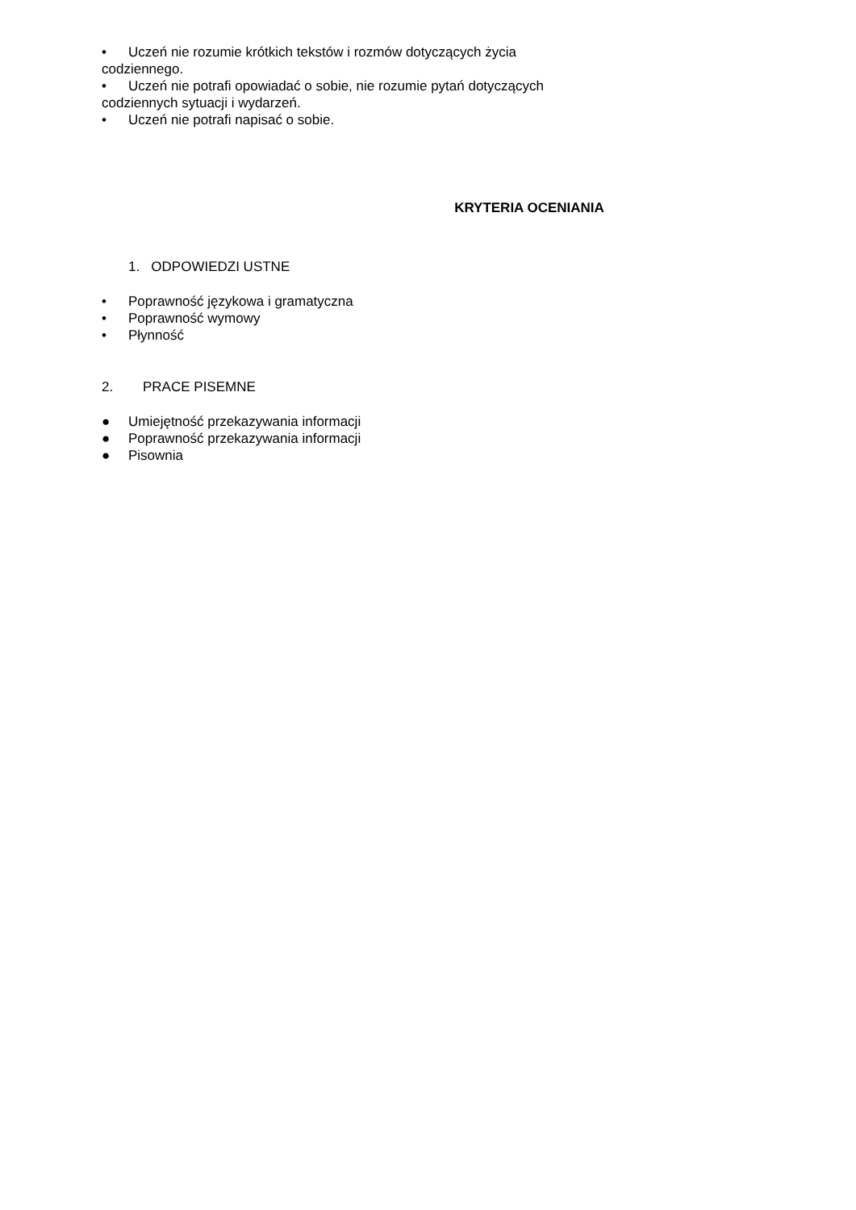• Uczeń nie rozumie krótkich tekstów i rozmów dotyczących życia codziennego.
• Uczeń nie potrafi opowiadać o sobie, nie rozumie pytań dotyczących codziennych sytuacji i wydarzeń.
• Uczeń nie potrafi napisać o sobie.
KRYTERIA OCENIANIA
1. ODPOWIEDZI USTNE
• Poprawność językowa i gramatyczna
• Poprawność wymowy
• Płynność
2. PRACE PISEMNE
● Umiejętność przekazywania informacji
● Poprawność przekazywania informacji
● Pisownia